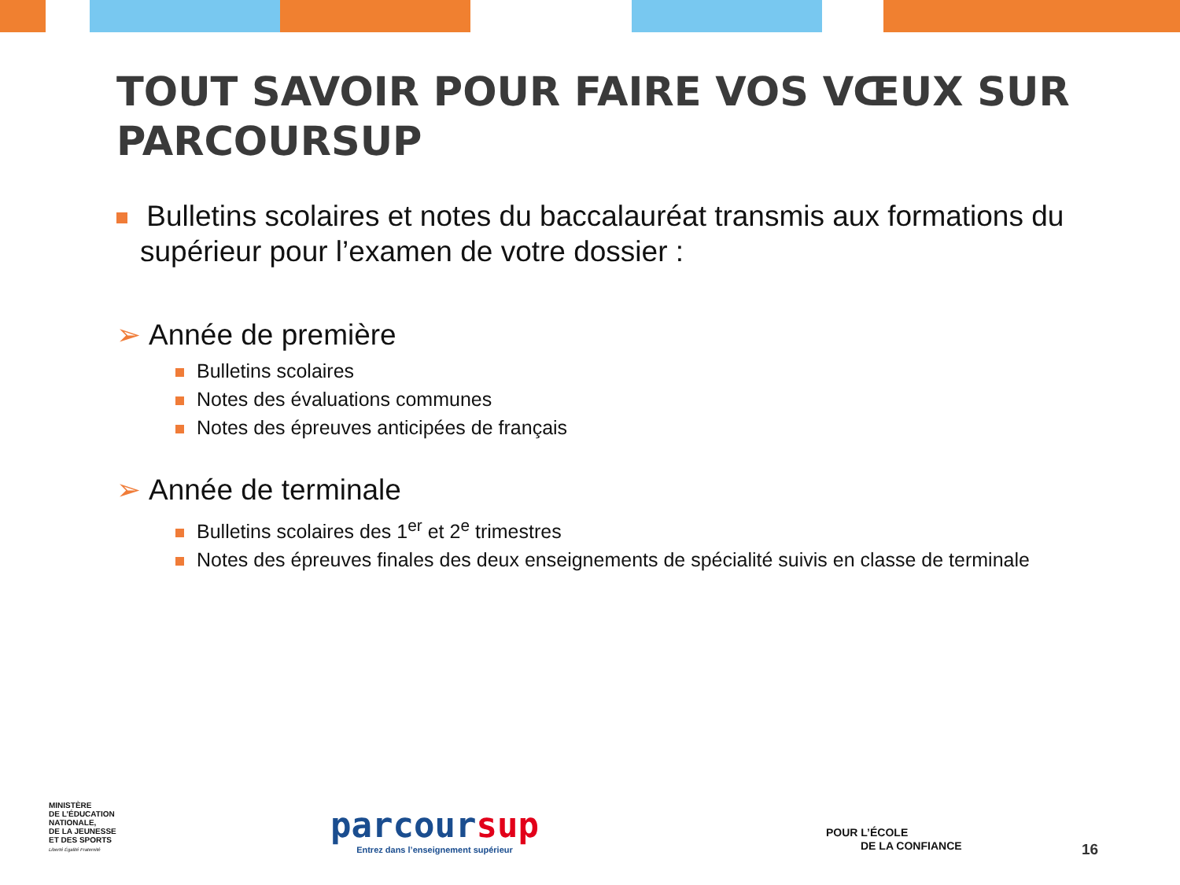TOUT SAVOIR POUR FAIRE VOS VŒUX SUR PARCOURSUP
Bulletins scolaires et notes du baccalauréat transmis aux formations du supérieur pour l’examen de votre dossier :
➢ Année de première
Bulletins scolaires
Notes des évaluations communes
Notes des épreuves anticipées de français
➢ Année de terminale
Bulletins scolaires des 1<sup>er</sup> et 2<sup>e</sup> trimestres
Notes des épreuves finales des deux enseignements de spécialité suivis en classe de terminale
MINISTÈRE
DE L’ÉDUCATION
NATIONALE,
DE LA JEUNESSE
ET DES SPORTS
Liberté Égalité Fraternité
parcoursup
Entrez dans l’enseignement supérieur
POUR L’ÉCOLE
DE LA CONFIANCE
16